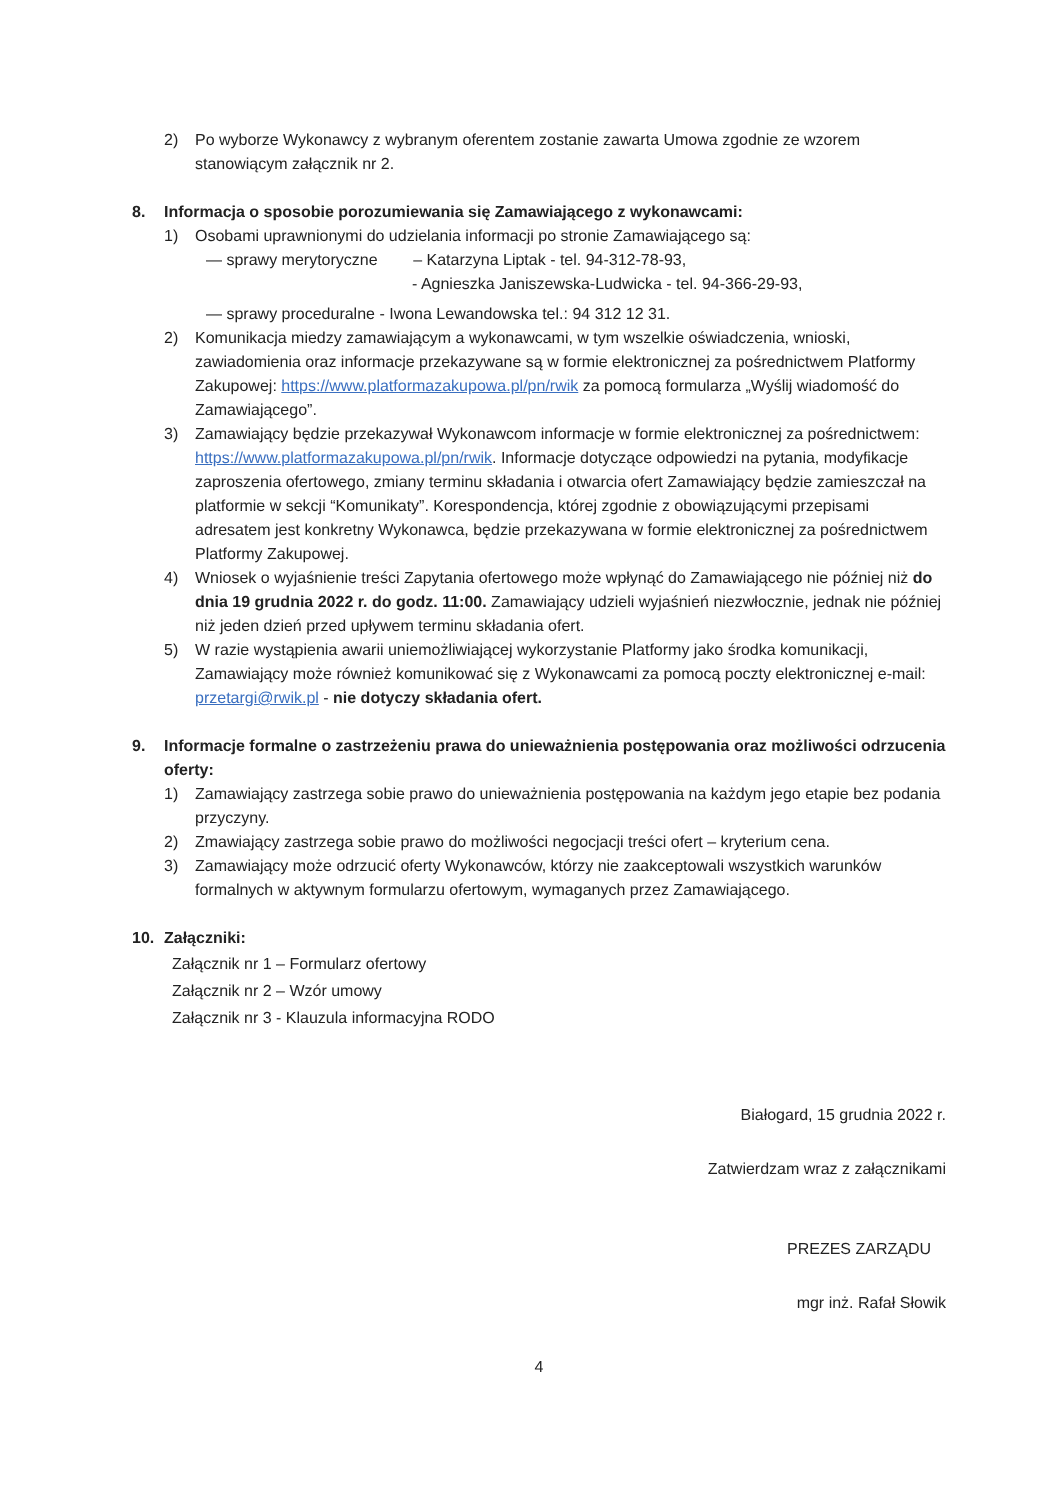2) Po wyborze Wykonawcy z wybranym oferentem zostanie zawarta Umowa zgodnie ze wzorem stanowiącym załącznik nr 2.
8. Informacja o sposobie porozumiewania się Zamawiającego z wykonawcami:
1) Osobami uprawnionymi do udzielania informacji po stronie Zamawiającego są:
— sprawy merytoryczne – Katarzyna Liptak - tel. 94-312-78-93,
- Agnieszka Janiszewska-Ludwicka - tel. 94-366-29-93,
— sprawy proceduralne - Iwona Lewandowska tel.: 94 312 12 31.
2) Komunikacja miedzy zamawiającym a wykonawcami, w tym wszelkie oświadczenia, wnioski, zawiadomienia oraz informacje przekazywane są w formie elektronicznej za pośrednictwem Platformy Zakupowej: https://www.platformazakupowa.pl/pn/rwik za pomocą formularza „Wyślij wiadomość do Zamawiającego”.
3) Zamawiający będzie przekazywał Wykonawcom informacje w formie elektronicznej za pośrednictwem: https://www.platformazakupowa.pl/pn/rwik. Informacje dotyczące odpowiedzi na pytania, modyfikacje zaproszenia ofertowego, zmiany terminu składania i otwarcia ofert Zamawiający będzie zamieszczał na platformie w sekcji “Komunikaty”. Korespondencja, której zgodnie z obowiązującymi przepisami adresatem jest konkretny Wykonawca, będzie przekazywana w formie elektronicznej za pośrednictwem Platformy Zakupowej.
4) Wniosek o wyjaśnienie treści Zapytania ofertowego może wpłynąć do Zamawiającego nie później niż do dnia 19 grudnia 2022 r. do godz. 11:00. Zamawiający udzieli wyjaśnień niezwłocznie, jednak nie później niż jeden dzień przed upływem terminu składania ofert.
5) W razie wystąpienia awarii uniemożliwiającej wykorzystanie Platformy jako środka komunikacji, Zamawiający może również komunikować się z Wykonawcami za pomocą poczty elektronicznej e-mail: przetargi@rwik.pl - nie dotyczy składania ofert.
9. Informacje formalne o zastrzeżeniu prawa do unieważnienia postępowania oraz możliwości odrzucenia oferty:
1) Zamawiający zastrzega sobie prawo do unieważnienia postępowania na każdym jego etapie bez podania przyczyny.
2) Zmawiający zastrzega sobie prawo do możliwości negocjacji treści ofert – kryterium cena.
3) Zamawiający może odrzucić oferty Wykonawców, którzy nie zaakceptowali wszystkich warunków formalnych w aktywnym formularzu ofertowym, wymaganych przez Zamawiającego.
10. Załączniki:
Załącznik nr 1 – Formularz ofertowy
Załącznik nr 2 – Wzór umowy
Załącznik nr 3 - Klauzula informacyjna RODO
Białogard, 15 grudnia 2022 r.
Zatwierdzam wraz z załącznikami
PREZES ZARZĄDU
mgr inż. Rafał Słowik
4